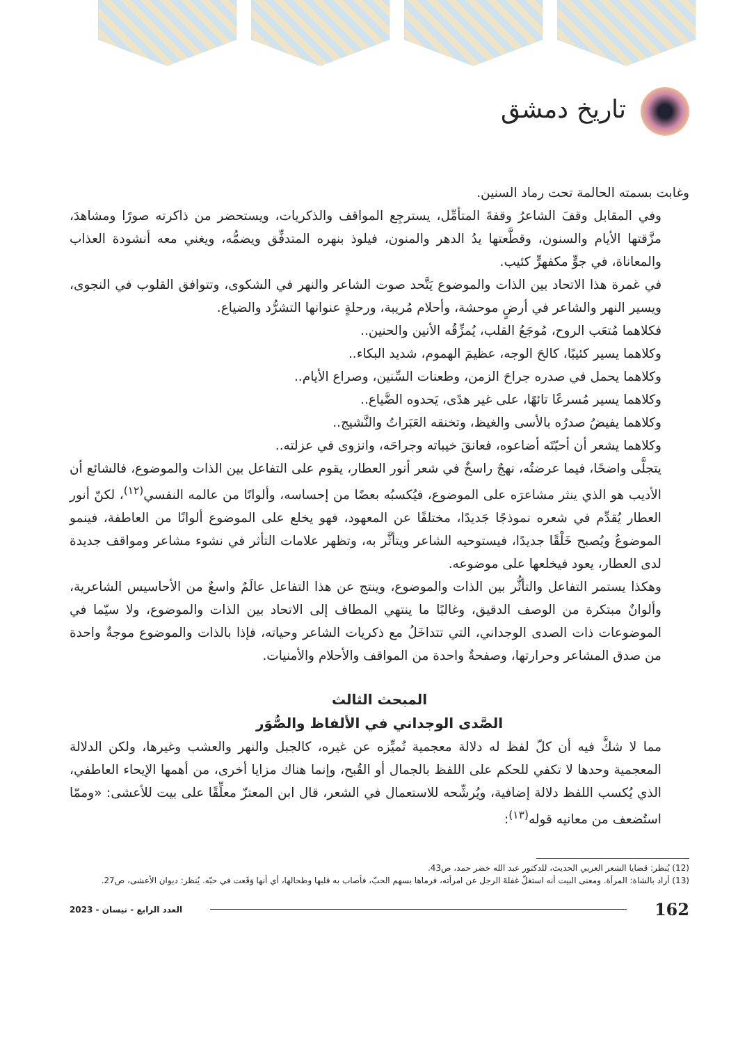تاريخ دمشق
وغابت بسمته الحالمة تحت رماد السنين.
وفي المقابل وقفَ الشاعرُ وقفةَ المتأمِّل، يسترجِع المواقف والذكريات، ويستحضر من ذاكرته صورًا ومشاهدَ، مزَّقتها الأيام والسنون، وقطَّعتها يدُ الدهر والمنون، فيلوذ بنهره المتدفِّق ويضمُّه، ويغني معه أنشودة العذاب والمعاناة، في جوٍّ مكفهرٍّ كئيب.
في غمرة هذا الاتحاد بين الذات والموضوع يَتَّحد صوت الشاعر والنهر في الشكوى، وتتوافق القلوب في النجوى، ويسير النهر والشاعر في أرضٍ موحشة، وأحلام مُريبة، ورحلةٍ عنوانها التشرُّد والضياع.
فكلاهما مُتعَب الروح، مُوجَعُ القلب، يُمزِّقُه الأنين والحنين..
وكلاهما يسير كئيبًا، كالحَ الوجه، عظيمَ الهموم، شديد البكاء..
وكلاهما يحمل في صدره جراحَ الزمن، وطعنات السِّنين، وصراع الأيام..
وكلاهما يسير مُسرعًا تائهًا، على غير هدًى، يَحدوه الضَّياع..
وكلاهما يفيضُ صدرُه بالأسى والغيظ، وتخنقه العَبَراتُ والنَّشيج..
وكلاهما يشعر أن أحبّتَه أضاعوه، فعانقَ خيباته وجراحَه، وانزوى في عزلته..
يتجلَّى واضحًا، فيما عرضتُه، نهجٌ راسخٌ في شعر أنور العطار، يقوم على التفاعل بين الذات والموضوع، فالشائع أن الأديب هو الذي ينثر مشاعرَه على الموضوع، فيُكسبُه بعضًا من إحساسه، وألوانًا من عالمه النفسي<sup>(١٢)</sup>، لكنّ أنور العطار يُقدِّم في شعره نموذجًا جَديدًا، مختلفًا عن المعهود، فهو يخلع على الموضوع ألوانًا من العاطفة، فينمو الموضوعُ ويُصبح خَلْقًا جديدًا، فيستوحيه الشاعر ويتأثَّر به، وتظهر علامات التأثر في نشوء مشاعر ومواقف جديدة لدى العطار، يعود فيخلعها على موضوعه.
وهكذا يستمر التفاعل والتأثُّر بين الذات والموضوع، وينتج عن هذا التفاعل عالَمٌ واسعٌ من الأحاسيس الشاعرية، وألوانٌ مبتكرة من الوصف الدقيق، وغالبًا ما ينتهي المطاف إلى الاتحاد بين الذات والموضوع، ولا سيّما في الموضوعات ذات الصدى الوجداني، التي تتداخَلُ مع ذكريات الشاعر وحياته، فإذا بالذات والموضوع موجةٌ واحدة من صدق المشاعر وحرارتها، وصفحةٌ واحدة من المواقف والأحلام والأمنيات.
المبحث الثالث
الصَّدى الوجداني في الألفاظ والصُّوَر
مما لا شكَّ فيه أن كلّ لفظ له دلالة معجمية تُميِّزه عن غيره، كالجبل والنهر والعشب وغيرها، ولكن الدلالة المعجمية وحدها لا تكفي للحكم على اللفظ بالجمال أو القُبح، وإنما هناك مزايا أخرى، من أهمها الإيحاء العاطفي، الذي يُكسب اللفظ دلالة إضافية، ويُرشِّحه للاستعمال في الشعر، قال ابن المعتزّ معلِّقًا على بيت للأعشى: «وممّا استُضعف من معانيه قوله<sup>(١٣)</sup>:
(12) يُنظر: قضايا الشعر العربي الحديث، للدكتور عبد الله خضر حمد، ص43.
(13) أراد بالشاة: المرأة. ومعنى البيت أنه استغلّ غفلةَ الرجل عن امرأته، فرماها بسهم الحبّ، فأصاب به قلبها وطحالها، أي أنها وَقَعت في حبّه. يُنظر: ديوان الأعشى، ص27.
162 العدد الرابع - نيسان - 2023